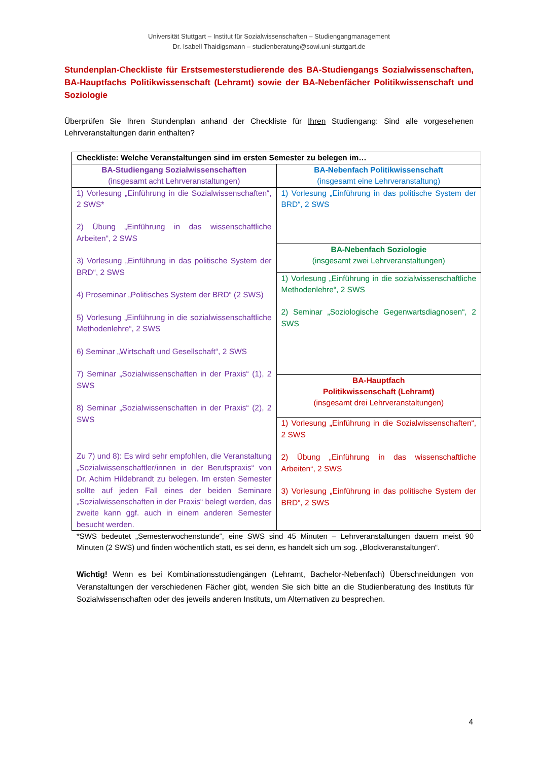Universität Stuttgart – Institut für Sozialwissenschaften – Studiengangmanagement
Dr. Isabell Thaidigsmann – studienberatung@sowi.uni-stuttgart.de
Stundenplan-Checkliste für Erstsemesterstudierende des BA-Studiengangs Sozialwissenschaften, BA-Hauptfachs Politikwissenschaft (Lehramt) sowie der BA-Nebenfächer Politikwissenschaft und Soziologie
Überprüfen Sie Ihren Stundenplan anhand der Checkliste für Ihren Studiengang: Sind alle vorgesehenen Lehrveranstaltungen darin enthalten?
| Checkliste: Welche Veranstaltungen sind im ersten Semester zu belegen im… | |
| --- | --- |
| BA-Studiengang Sozialwissenschaften (insgesamt acht Lehrveranstaltungen) | BA-Nebenfach Politikwissenschaft (insgesamt eine Lehrveranstaltung) |
| 1) Vorlesung „Einführung in die Sozialwissenschaften“, 2 SWS* 2) Übung „Einführung in das wissenschaftliche Arbeiten“, 2 SWS 3) Vorlesung „Einführung in das politische System der BRD“, 2 SWS 4) Proseminar „Politisches System der BRD“ (2 SWS) 5) Vorlesung „Einführung in die sozialwissenschaftliche Methodenlehre“, 2 SWS 6) Seminar „Wirtschaft und Gesellschaft“, 2 SWS 7) Seminar „Sozialwissenschaften in der Praxis“ (1), 2 SWS 8) Seminar „Sozialwissenschaften in der Praxis“ (2), 2 SWS Zu 7) und 8): Es wird sehr empfohlen, die Veranstaltung „Sozialwissenschaftler/innen in der Berufspraxis“ von Dr. Achim Hildebrandt zu belegen. Im ersten Semester sollte auf jeden Fall eines der beiden Seminare „Sozialwissenschaften in der Praxis“ belegt werden, das zweite kann ggf. auch in einem anderen Semester besucht werden. | 1) Vorlesung „Einführung in das politische System der BRD“, 2 SWS |
| | BA-Nebenfach Soziologie (insgesamt zwei Lehrveranstaltungen) |
| | 1) Vorlesung „Einführung in die sozialwissenschaftliche Methodenlehre“, 2 SWS 2) Seminar „Soziologische Gegenwartsdiagnosen“, 2 SWS |
| | BA-Hauptfach Politikwissenschaft (Lehramt) (insgesamt drei Lehrveranstaltungen) |
| | 1) Vorlesung „Einführung in die Sozialwissenschaften“, 2 SWS 2) Übung „Einführung in das wissenschaftliche Arbeiten“, 2 SWS 3) Vorlesung „Einführung in das politische System der BRD“, 2 SWS |
*SWS bedeutet „Semesterwochenstunde“, eine SWS sind 45 Minuten – Lehrveranstaltungen dauern meist 90 Minuten (2 SWS) und finden wöchentlich statt, es sei denn, es handelt sich um sog. „Blockveranstaltungen“.
Wichtig! Wenn es bei Kombinationsstudiengängen (Lehramt, Bachelor-Nebenfach) Überschneidungen von Veranstaltungen der verschiedenen Fächer gibt, wenden Sie sich bitte an die Studienberatung des Instituts für Sozialwissenschaften oder des jeweils anderen Instituts, um Alternativen zu besprechen.
4